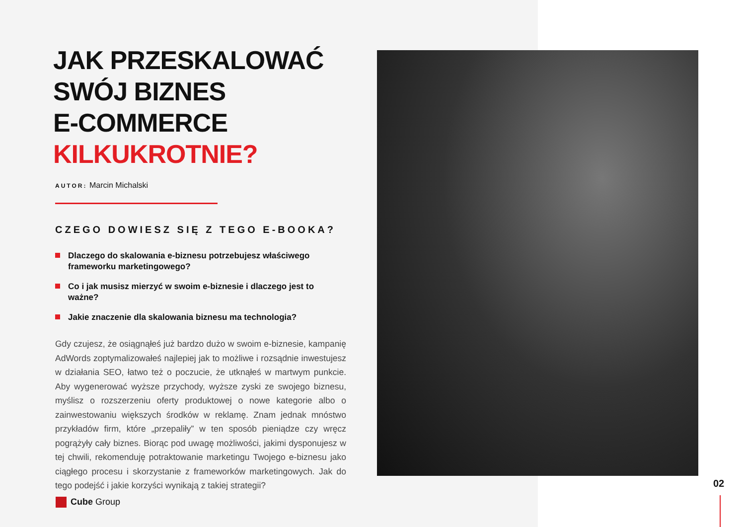JAK PRZESKALOWAĆ
SWÓJ BIZNES
E-COMMERCE
KILKUKROTNIE?
AUTOR: Marcin Michalski
CZEGO DOWIESZ SIĘ Z TEGO E-BOOKA?
Dlaczego do skalowania e-biznesu potrzebujesz właściwego frameworku marketingowego?
Co i jak musisz mierzyć w swoim e-biznesie i dlaczego jest to ważne?
Jakie znaczenie dla skalowania biznesu ma technologia?
Gdy czujesz, że osiągnąłeś już bardzo dużo w swoim e-biznesie, kampanię AdWords zoptymalizowałeś najlepiej jak to możliwe i rozsądnie inwestujesz w działania SEO, łatwo też o poczucie, że utknąłeś w martwym punkcie. Aby wygenerować wyższe przychody, wyższe zyski ze swojego biznesu, myślisz o rozszerzeniu oferty produktowej o nowe kategorie albo o zainwestowaniu większych środków w reklamę. Znam jednak mnóstwo przykładów firm, które „przepaliły” w ten sposób pieniądze czy wręcz pogrążyły cały biznes. Biorąc pod uwagę możliwości, jakimi dysponujesz w tej chwili, rekomenduję potraktowanie marketingu Twojego e-biznesu jako ciągłego procesu i skorzystanie z frameworków marketingowych. Jak do tego podejść i jakie korzyści wynikają z takiej strategii?
Cube Group
02